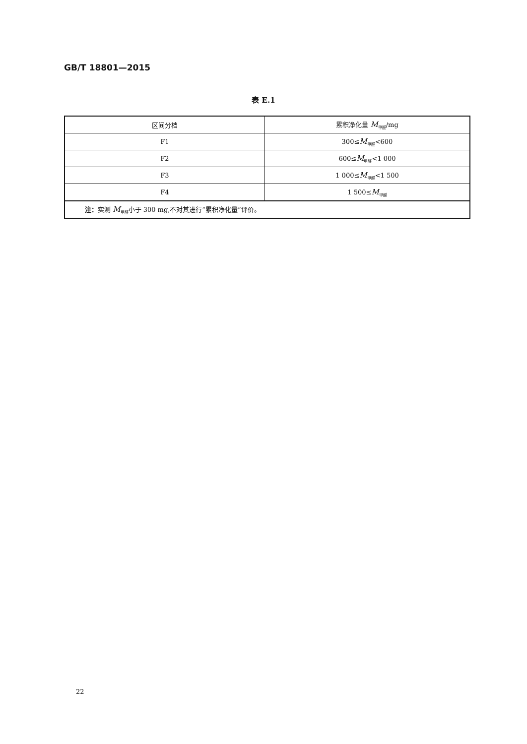GB/T 18801—2015
表 E.1
| 区间分档 | 累积净化量 M<sub>甲醛</sub>/mg |
| --- | --- |
| F1 | 300≤ M<sub>甲醛</sub><600 |
| F2 | 600≤ M<sub>甲醛</sub><1 000 |
| F3 | 1 000≤ M<sub>甲醛</sub><1 500 |
| F4 | 1 500≤ M<sub>甲醛</sub> |
| 注： 实测 M<sub>甲醛</sub>小于 300 mg,不对其进行“累积净化量”评价。 | |
22